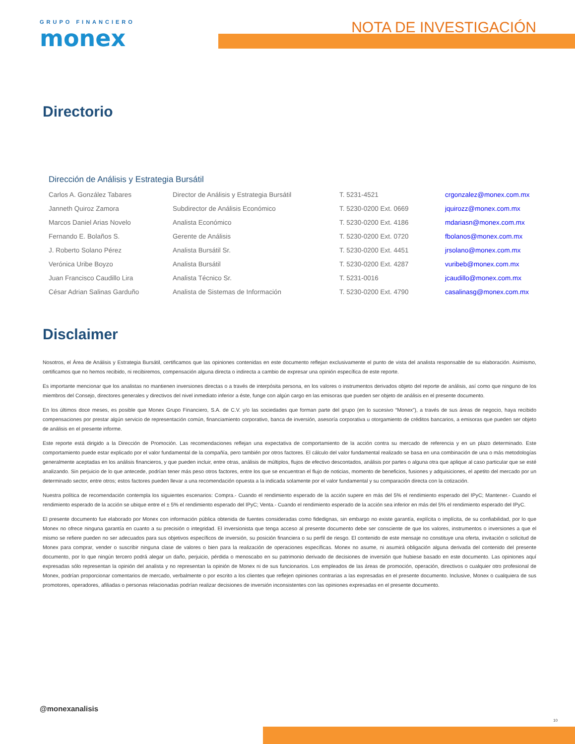GRUPO FINANCIERO
monex
NOTA DE INVESTIGACIÓN
Directorio
Dirección de Análisis y Estrategia Bursátil
| Carlos A. González Tabares | Director de Análisis y Estrategia Bursátil | T. 5231-4521 | crgonzalez@monex.com.mx |
| Janneth Quiroz Zamora | Subdirector de Análisis Económico | T. 5230-0200 Ext. 0669 | jquirozz@monex.com.mx |
| Marcos Daniel Arias Novelo | Analista Económico | T. 5230-0200 Ext. 4186 | mdariasn@monex.com.mx |
| Fernando E. Bolaños S. | Gerente de Análisis | T. 5230-0200 Ext. 0720 | fbolanos@monex.com.mx |
| J. Roberto Solano Pérez | Analista Bursátil Sr. | T. 5230-0200 Ext. 4451 | jrsolano@monex.com.mx |
| Verónica Uribe Boyzo | Analista Bursátil | T. 5230-0200 Ext. 4287 | vuribeb@monex.com.mx |
| Juan Francisco Caudillo Lira | Analista Técnico Sr. | T. 5231-0016 | jcaudillo@monex.com.mx |
| César Adrian Salinas Garduño | Analista de Sistemas de Información | T. 5230-0200 Ext. 4790 | casalinasg@monex.com.mx |
Disclaimer
Nosotros, el Área de Análisis y Estrategia Bursátil, certificamos que las opiniones contenidas en este documento reflejan exclusivamente el punto de vista del analista responsable de su elaboración. Asimismo, certificamos que no hemos recibido, ni recibiremos, compensación alguna directa o indirecta a cambio de expresar una opinión específica de este reporte.
Es importante mencionar que los analistas no mantienen inversiones directas o a través de interpósita persona, en los valores o instrumentos derivados objeto del reporte de análisis, así como que ninguno de los miembros del Consejo, directores generales y directivos del nivel inmediato inferior a éste, funge con algún cargo en las emisoras que pueden ser objeto de análisis en el presente documento.
En los últimos doce meses, es posible que Monex Grupo Financiero, S.A. de C.V. y/o las sociedades que forman parte del grupo (en lo sucesivo “Monex”), a través de sus áreas de negocio, haya recibido compensaciones por prestar algún servicio de representación común, financiamiento corporativo, banca de inversión, asesoría corporativa u otorgamiento de créditos bancarios, a emisoras que pueden ser objeto de análisis en el presente informe.
Este reporte está dirigido a la Dirección de Promoción. Las recomendaciones reflejan una expectativa de comportamiento de la acción contra su mercado de referencia y en un plazo determinado. Este comportamiento puede estar explicado por el valor fundamental de la compañía, pero también por otros factores. El cálculo del valor fundamental realizado se basa en una combinación de una o más metodologías generalmente aceptadas en los análisis financieros, y que pueden incluir, entre otras, análisis de múltiplos, flujos de efectivo descontados, análisis por partes o alguna otra que aplique al caso particular que se esté analizando. Sin perjuicio de lo que antecede, podrían tener más peso otros factores, entre los que se encuentran el flujo de noticias, momento de beneficios, fusiones y adquisiciones, el apetito del mercado por un determinado sector, entre otros; estos factores pueden llevar a una recomendación opuesta a la indicada solamente por el valor fundamental y su comparación directa con la cotización.
Nuestra política de recomendación contempla los siguientes escenarios: Compra.- Cuando el rendimiento esperado de la acción supere en más del 5% el rendimiento esperado del IPyC; Mantener.- Cuando el rendimiento esperado de la acción se ubique entre el ± 5% el rendimiento esperado del IPyC; Venta.- Cuando el rendimiento esperado de la acción sea inferior en más del 5% el rendimiento esperado del IPyC.
El presente documento fue elaborado por Monex con información pública obtenida de fuentes consideradas como fidedignas, sin embargo no existe garantía, explícita o implícita, de su confiabilidad, por lo que Monex no ofrece ninguna garantía en cuanto a su precisión o integridad. El inversionista que tenga acceso al presente documento debe ser consciente de que los valores, instrumentos o inversiones a que el mismo se refiere pueden no ser adecuados para sus objetivos específicos de inversión, su posición financiera o su perfil de riesgo. El contenido de este mensaje no constituye una oferta, invitación o solicitud de Monex para comprar, vender o suscribir ninguna clase de valores o bien para la realización de operaciones específicas. Monex no asume, ni asumirá obligación alguna derivada del contenido del presente documento, por lo que ningún tercero podrá alegar un daño, perjuicio, pérdida o menoscabo en su patrimonio derivado de decisiones de inversión que hubiese basado en este documento. Las opiniones aquí expresadas sólo representan la opinión del analista y no representan la opinión de Monex ni de sus funcionarios. Los empleados de las áreas de promoción, operación, directivos o cualquier otro profesional de Monex, podrían proporcionar comentarios de mercado, verbalmente o por escrito a los clientes que reflejen opiniones contrarias a las expresadas en el presente documento. Inclusive, Monex o cualquiera de sus promotores, operadores, afiliadas o personas relacionadas podrían realizar decisiones de inversión inconsistentes con las opiniones expresadas en el presente documento.
@monexanalisis
10